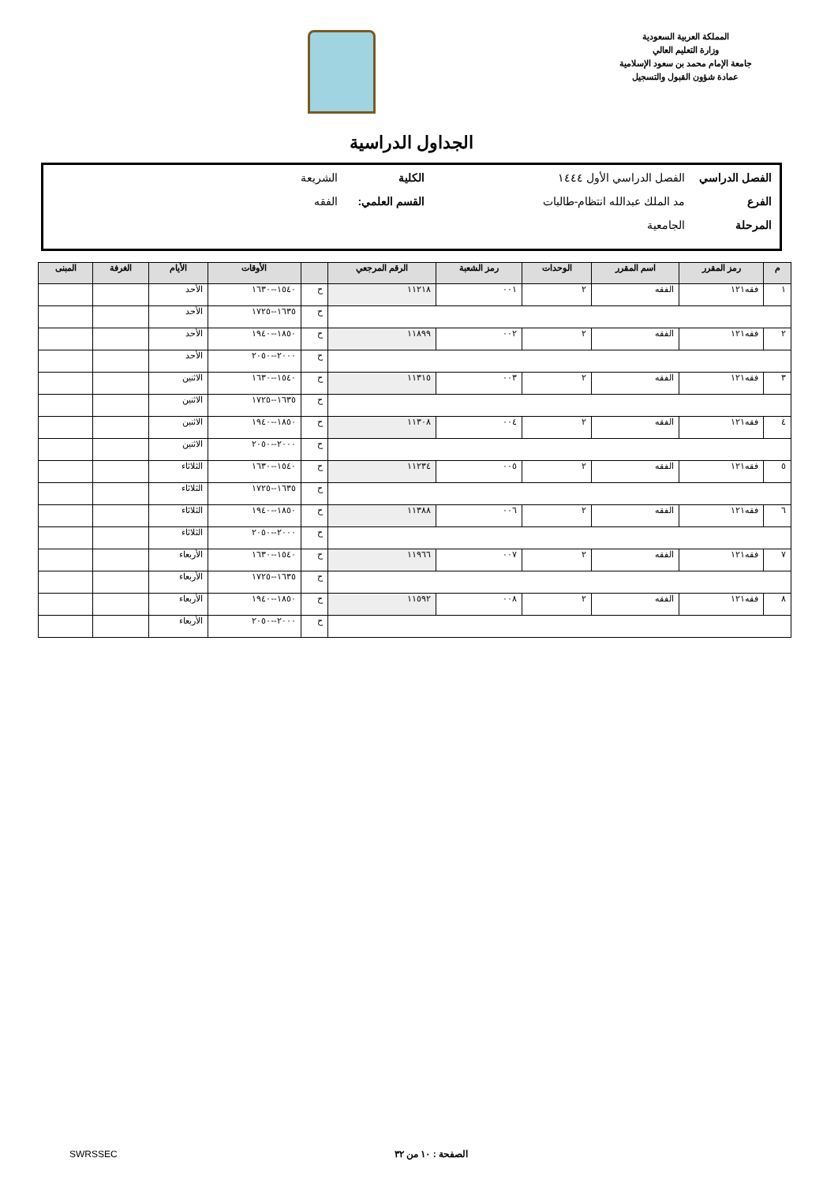المملكة العربية السعودية
وزارة التعليم العالي
جامعة الإمام محمد بن سعود الإسلامية
عمادة شؤون القبول والتسجيل
الجداول الدراسية
الفصل الدراسي الفصل الدراسي الأول ١٤٤٤ الكلية الشريعة
الفرع مد الملك عبدالله انتظام-طالبات القسم العلمي: الفقه
المرحلة الجامعية
| م | رمز المقرر | اسم المقرر | الوحدات | رمز الشعبة | الرقم المرجعي | | الأوقات | الأيام | الغرفة | المبنى |
| --- | --- | --- | --- | --- | --- | --- | --- | --- | --- | --- |
| ١ | فقه١٢١ | الفقه | ٢ | ٠٠١ | ١١٢١٨ | ح | ١٥٤٠--١٦٣٠ | الأحد | | |
| | | | | | | ح | ١٦٣٥--١٧٢٥ | الأحد | | |
| ٢ | فقه١٢١ | الفقه | ٢ | ٠٠٢ | ١١٨٩٩ | ح | ١٨٥٠--١٩٤٠ | الأحد | | |
| | | | | | | ح | ٢٠٠٠--٢٠٥٠ | الأحد | | |
| ٣ | فقه١٢١ | الفقه | ٢ | ٠٠٣ | ١١٣١٥ | ح | ١٥٤٠--١٦٣٠ | الاثنين | | |
| | | | | | | ح | ١٦٣٥--١٧٢٥ | الاثنين | | |
| ٤ | فقه١٢١ | الفقه | ٢ | ٠٠٤ | ١١٣٠٨ | ح | ١٨٥٠--١٩٤٠ | الاثنين | | |
| | | | | | | ح | ٢٠٠٠--٢٠٥٠ | الاثنين | | |
| ٥ | فقه١٢١ | الفقه | ٢ | ٠٠٥ | ١١٢٣٤ | ح | ١٥٤٠--١٦٣٠ | الثلاثاء | | |
| | | | | | | ح | ١٦٣٥--١٧٢٥ | الثلاثاء | | |
| ٦ | فقه١٢١ | الفقه | ٢ | ٠٠٦ | ١١٣٨٨ | ح | ١٨٥٠--١٩٤٠ | الثلاثاء | | |
| | | | | | | ح | ٢٠٠٠--٢٠٥٠ | الثلاثاء | | |
| ٧ | فقه١٢١ | الفقه | ٢ | ٠٠٧ | ١١٩٦٦ | ح | ١٥٤٠--١٦٣٠ | الأربعاء | | |
| | | | | | | ح | ١٦٣٥--١٧٢٥ | الأربعاء | | |
| ٨ | فقه١٢١ | الفقه | ٢ | ٠٠٨ | ١١٥٩٢ | ح | ١٨٥٠--١٩٤٠ | الأربعاء | | |
| | | | | | | ح | ٢٠٠٠--٢٠٥٠ | الأربعاء | | |
الصفحة : ١٠ من ٣٢ SWRSSEC